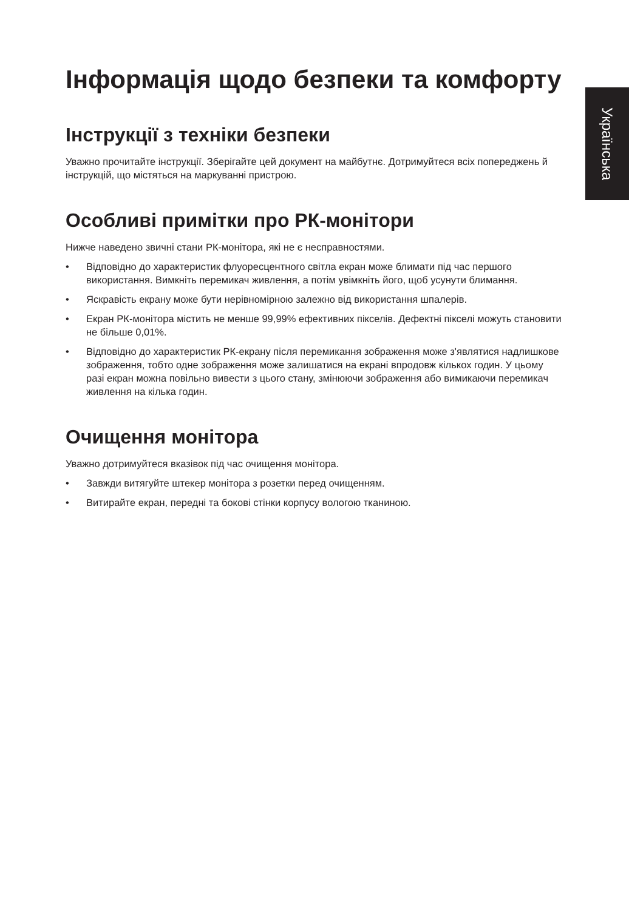Українська
Інформація щодо безпеки та комфорту
Інструкції з техніки безпеки
Уважно прочитайте інструкції. Зберігайте цей документ на майбутнє. Дотримуйтеся всіх попереджень й інструкцій, що містяться на маркуванні пристрою.
Особливі примітки про РК-монітори
Нижче наведено звичні стани РК-монітора, які не є несправностями.
• Відповідно до характеристик флуоресцентного світла екран може блимати під час першого використання. Вимкніть перемикач живлення, а потім увімкніть його, щоб усунути блимання.
• Яскравість екрану може бути нерівномірною залежно від використання шпалерів.
• Екран РК-монітора містить не менше 99,99% ефективних пікселів. Дефектні пікселі можуть становити не більше 0,01%.
• Відповідно до характеристик РК-екрану після перемикання зображення може з'являтися надлишкове зображення, тобто одне зображення може залишатися на екрані впродовж кількох годин. У цьому разі екран можна повільно вивести з цього стану, змінюючи зображення або вимикаючи перемикач живлення на кілька годин.
Очищення монітора
Уважно дотримуйтеся вказівок під час очищення монітора.
• Завжди витягуйте штекер монітора з розетки перед очищенням.
• Витирайте екран, передні та бокові стінки корпусу вологою тканиною.